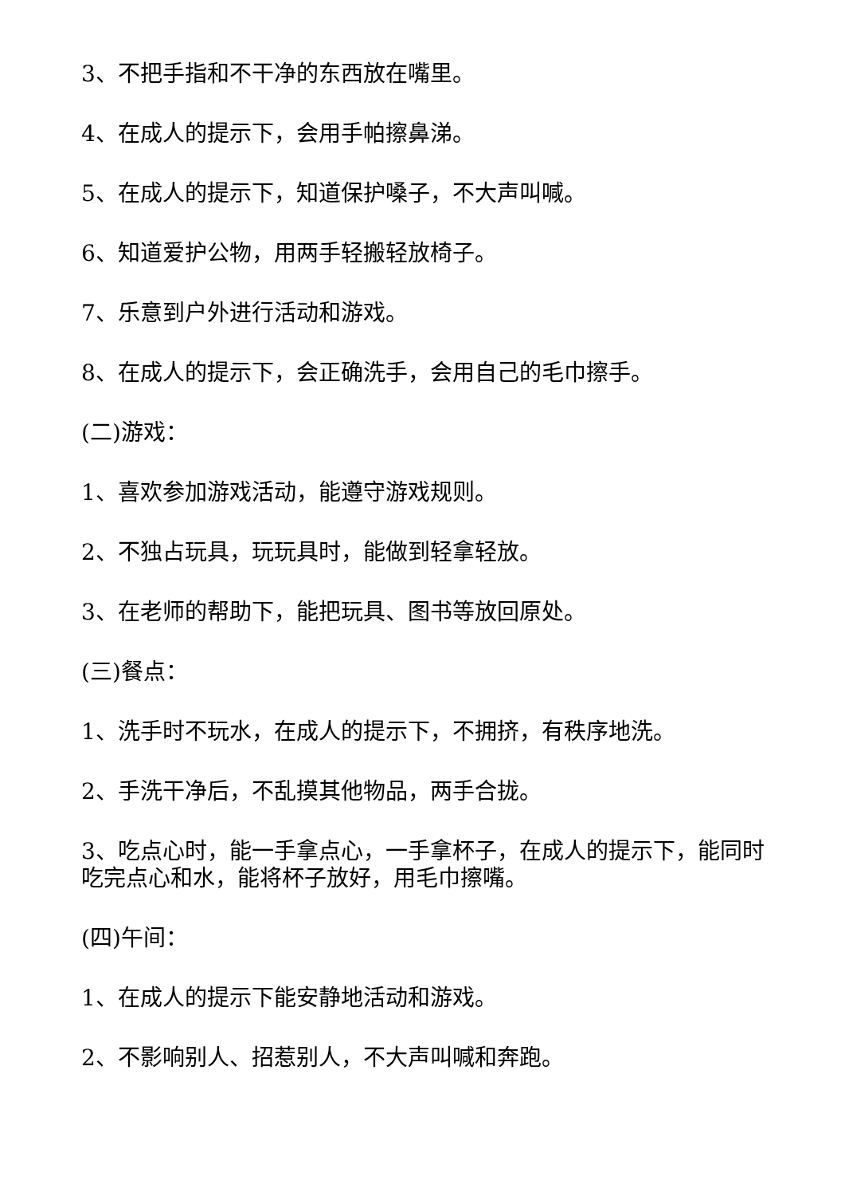3、不把手指和不干净的东西放在嘴里。
4、在成人的提示下，会用手帕擦鼻涕。
5、在成人的提示下，知道保护嗓子，不大声叫喊。
6、知道爱护公物，用两手轻搬轻放椅子。
7、乐意到户外进行活动和游戏。
8、在成人的提示下，会正确洗手，会用自己的毛巾擦手。
(二)游戏：
1、喜欢参加游戏活动，能遵守游戏规则。
2、不独占玩具，玩玩具时，能做到轻拿轻放。
3、在老师的帮助下，能把玩具、图书等放回原处。
(三)餐点：
1、洗手时不玩水，在成人的提示下，不拥挤，有秩序地洗。
2、手洗干净后，不乱摸其他物品，两手合拢。
3、吃点心时，能一手拿点心，一手拿杯子，在成人的提示下，能同时吃完点心和水，能将杯子放好，用毛巾擦嘴。
(四)午间：
1、在成人的提示下能安静地活动和游戏。
2、不影响别人、招惹别人，不大声叫喊和奔跑。